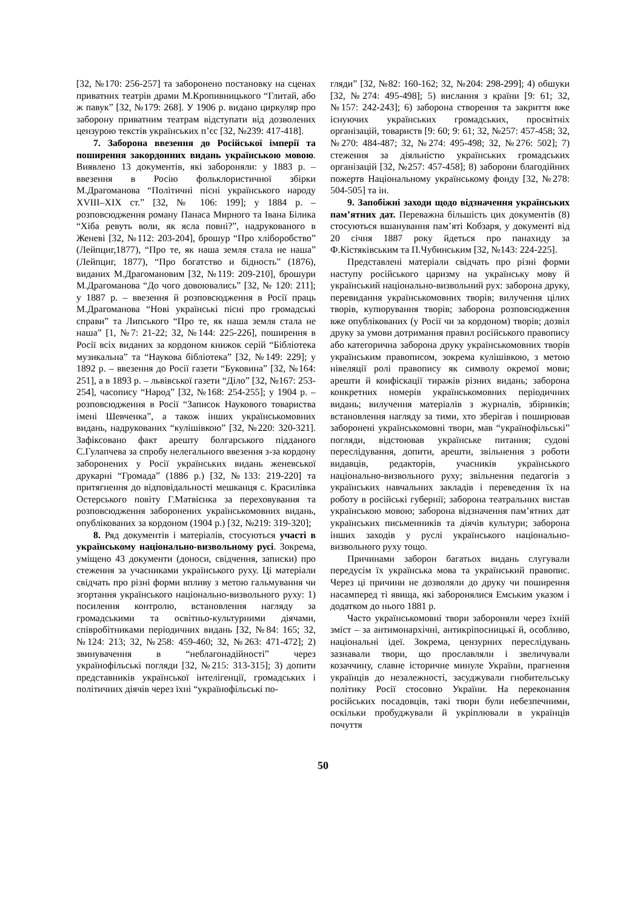[32, №170: 256-257] та заборонено постановку на сценах приватних театрів драми М.Кропивницького “Глитай, або ж павук” [32, №179: 268]. У 1906 р. видано циркуляр про заборону приватним театрам відступати від дозволених цензурою текстів українських п’єс [32, №239: 417-418].
7. Заборона ввезення до Російської імперії та поширення закордонних видань українською мовою. Виявлено 13 документів, які забороняли: у 1883 р. – ввезення в Росію фольклористичної збірки М.Драгоманова “Політичні пісні українського народу XVIII–XIX ст.” [32, № 106: 199]; у 1884 р. – розповсюдження роману Панаса Мирного та Івана Білика “Хіба ревуть воли, як ясла повні?”, надрукованого в Женеві [32, №112: 203-204], брошур “Про хліборобство” (Лейпциг,1877), “Про те, як наша земля стала не наша” (Лейпциг, 1877), “Про богатство и бідность” (1876), виданих М.Драгомановим [32, №119: 209-210], брошури М.Драгоманова “До чого довоювались” [32, № 120: 211]; у 1887 р. – ввезення й розповсюдження в Росії праць М.Драгоманова “Нові українські пісні про громадські справи” та Липського “Про те, як наша земля стала не наша” [1, №7: 21-22; 32, №144: 225-226], поширення в Росії всіх виданих за кордоном книжок серій “Бібліотека музикальна” та “Наукова бібліотека” [32, №149: 229]; у 1892 р. – ввезення до Росії газети “Буковина” [32, №164: 251], а в 1893 р. – львівської газети “Діло” [32, №167: 253-254], часопису “Народ” [32, №168: 254-255]; у 1904 р. – розповсюдження в Росії “Записок Наукового товариства імені Шевченка”, а також інших українськомовних видань, надрукованих “кулішівкою” [32, №220: 320-321]. Зафіксовано факт арешту болгарського підданого С.Гулапчева за спробу нелегального ввезення з-за кордону заборонених у Росії українських видань женевської друкарні “Громада” (1886 р.) [32, №133: 219-220] та притягнення до відповідальності мешканця с. Красилівка Остерського повіту Г.Матвієнка за переховування та розповсюдження заборонених українськомовних видань, опублікованих за кордоном (1904 р.) [32, №219: 319-320];
8. Ряд документів і матеріалів, стосуються участі в українському національно-визвольному русі. Зокрема, уміщено 43 документи (доноси, свідчення, записки) про стеження за учасниками українського руху. Ці матеріали свідчать про різні форми впливу з метою гальмування чи згортання українського національно-визвольного руху: 1) посилення контролю, встановлення нагляду за громадськими та освітньо-культурними діячами, співробітниками періодичних видань [32, №84: 165; 32, №124: 213; 32, №258: 459-460; 32, №263: 471-472]; 2) звинувачення в “неблагонадійності” через українофільські погляди [32, №215: 313-315]; 3) допити представників української інтелігенції, громадських і політичних діячів через їхні “українофільські по-
гляди” [32, №82: 160-162; 32, №204: 298-299]; 4) обшуки [32, №274: 495-498]; 5) вислання з країни [9: 61; 32, №157: 242-243]; 6) заборона створення та закриття вже існуючих українських громадських, просвітніх організацій, товариств [9: 60; 9: 61; 32, №257: 457-458; 32, №270: 484-487; 32, №274: 495-498; 32, №276: 502]; 7) стеження за діяльністю українських громадських організацій [32, №257: 457-458]; 8) заборони благодійних пожертв Національному українському фонду [32, №278: 504-505] та ін.
9. Запобіжні заходи щодо відзначення українських пам’ятних дат. Переважна більшість цих документів (8) стосуються вшанування пам’яті Кобзаря, у документі від 20 січня 1887 року йдеться про панахиду за Ф.Кістяківським та П.Чубинським [32, №143: 224-225].
Представлені матеріали свідчать про різні форми наступу російського царизму на українську мову й український національно-визвольний рух: заборона друку, перевидання українськомовних творів; вилучення цілих творів, купюрування творів; заборона розповсюдження вже опублікованих (у Росії чи за кордоном) творів; дозвіл друку за умови дотримання правил російського правопису або категорична заборона друку українськомовних творів українським правописом, зокрема кулішівкою, з метою нівеляції ролі правопису як символу окремої мови; арешти й конфіскації тиражів різних видань; заборона конкретних номерів українськомовних періодичних видань; вилучення матеріалів з журналів, збірників; встановлення нагляду за тими, хто зберігав і поширював заборонені українськомовні твори, мав “українофільські” погляди, відстоював українське питання; судові переслідування, допити, арешти, звільнення з роботи видавців, редакторів, учасників українського національно-визвольного руху; звільнення педагогів з українських навчальних закладів і переведення їх на роботу в російські губернії; заборона театральних вистав українською мовою; заборона відзначення пам’ятних дат українських письменників та діячів культури; заборона інших заходів у руслі українського національно-визвольного руху тощо.
Причинами заборон багатьох видань слугували передусім їх українська мова та український правопис. Через ці причини не дозволяли до друку чи поширення насамперед ті явища, які заборонялися Емським указом і додатком до нього 1881 р.
Часто українськомовні твори забороняли через їхній зміст – за антимонархічні, антикріпосницькі й, особливо, національні ідеї. Зокрема, цензурних переслідувань зазнавали твори, що прославляли і звеличували козаччину, славне історичне минуле України, прагнення українців до незалежності, засуджували гнобительську політику Росії стосовно України. На переконання російських посадовців, такі твори були небезпечними, оскільки пробуджували й укріплювали в українців почуття
50